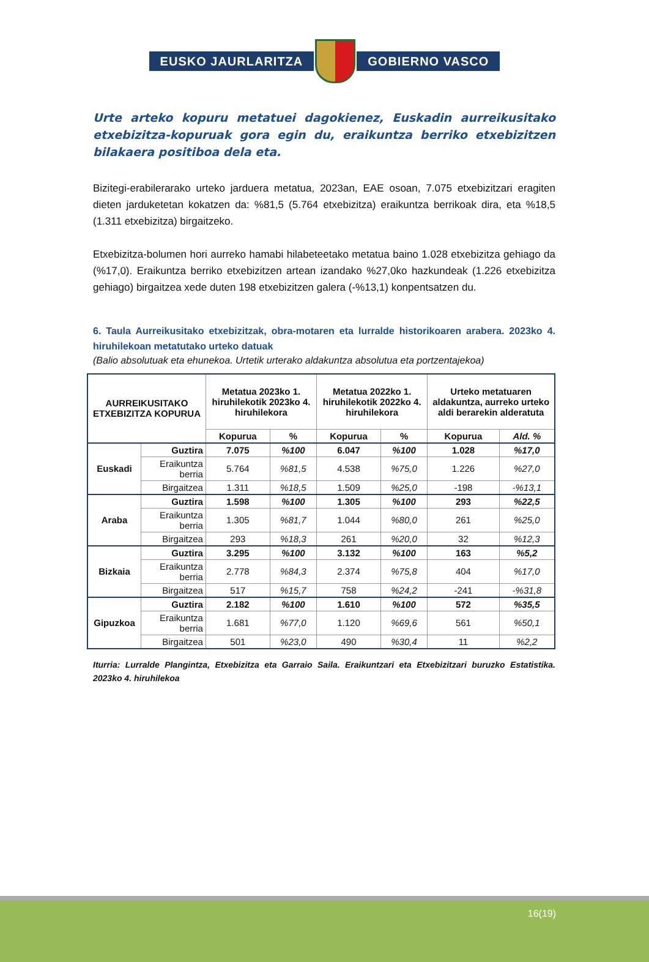EUSKO JAURLARITZA GOBIERNO VASCO
Urte arteko kopuru metatuei dagokienez, Euskadin aurreikusitako etxebizitza-kopuruak gora egin du, eraikuntza berriko etxebizitzen bilakaera positiboa dela eta.
Bizitegi-erabilerarako urteko jarduera metatua, 2023an, EAE osoan, 7.075 etxebizitzari eragiten dieten jarduketetan kokatzen da: %81,5 (5.764 etxebizitza) eraikuntza berrikoak dira, eta %18,5 (1.311 etxebizitza) birgaitzeko.
Etxebizitza-bolumen hori aurreko hamabi hilabeteetako metatua baino 1.028 etxebizitza gehiago da (%17,0). Eraikuntza berriko etxebizitzen artean izandako %27,0ko hazkundeak (1.226 etxebizitza gehiago) birgaitzea xede duten 198 etxebizitzen galera (-%13,1) konpentsatzen du.
6. Taula Aurreikusitako etxebizitzak, obra-motaren eta lurralde historikoaren arabera. 2023ko 4. hiruhilekoan metatutako urteko datuak
(Balio absolutuak eta ehunekoa. Urtetik urterako aldakuntza absolutua eta portzentajekoa)
| AURREIKUSITAKO ETXEBIZITZA KOPURUA | | Metatua 2023ko 1. hiruhilekotik 2023ko 4. hiruhilekora | | Metatua 2022ko 1. hiruhilekotik 2022ko 4. hiruhilekora | | Urteko metatuaren aldakuntza, aurreko urteko aldi berarekin alderatuta | |
| --- | --- | --- | --- | --- | --- | --- | --- |
| | | Kopurua | % | Kopurua | % | Kopurua | Ald. % |
| Euskadi | Guztira | 7.075 | %100 | 6.047 | %100 | 1.028 | %17,0 |
| | Eraikuntza berria | 5.764 | %81,5 | 4.538 | %75,0 | 1.226 | %27,0 |
| | Birgaitzea | 1.311 | %18,5 | 1.509 | %25,0 | -198 | -%13,1 |
| Araba | Guztira | 1.598 | %100 | 1.305 | %100 | 293 | %22,5 |
| | Eraikuntza berria | 1.305 | %81,7 | 1.044 | %80,0 | 261 | %25,0 |
| | Birgaitzea | 293 | %18,3 | 261 | %20,0 | 32 | %12,3 |
| Bizkaia | Guztira | 3.295 | %100 | 3.132 | %100 | 163 | %5,2 |
| | Eraikuntza berria | 2.778 | %84,3 | 2.374 | %75,8 | 404 | %17,0 |
| | Birgaitzea | 517 | %15,7 | 758 | %24,2 | -241 | -%31,8 |
| Gipuzkoa | Guztira | 2.182 | %100 | 1.610 | %100 | 572 | %35,5 |
| | Eraikuntza berria | 1.681 | %77,0 | 1.120 | %69,6 | 561 | %50,1 |
| | Birgaitzea | 501 | %23,0 | 490 | %30,4 | 11 | %2,2 |
Iturria: Lurralde Plangintza, Etxebizitza eta Garraio Saila. Eraikuntzari eta Etxebizitzari buruzko Estatistika. 2023ko 4. hiruhilekoa
16(19)